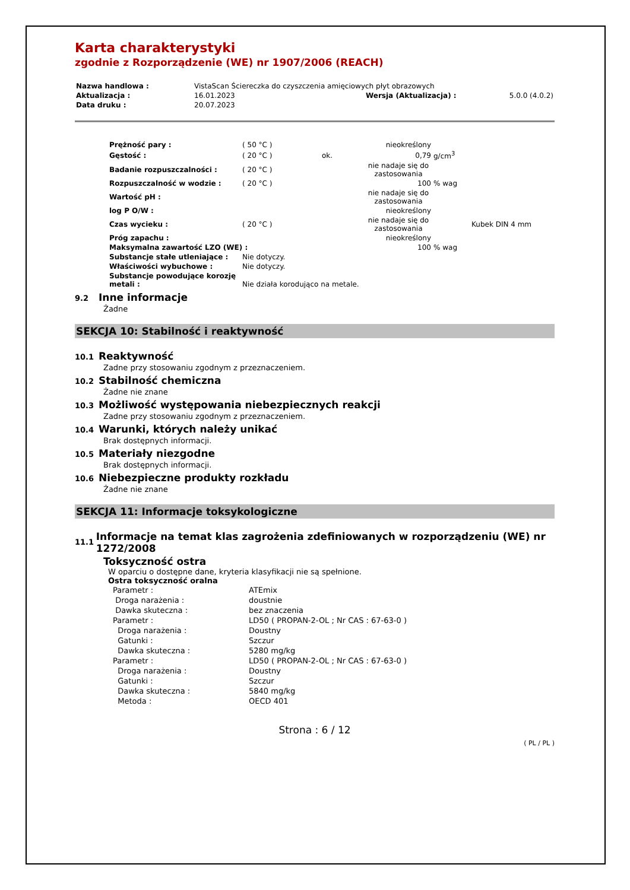Karta charakterystyki
zgodnie z Rozporządzenie (WE) nr 1907/2006 (REACH)
| Nazwa handlowa : | VistaScan Ściereczka do czyszczenia amięciowych płyt obrazowych | | |
| Aktualizacja : | 16.01.2023 | Wersja (Aktualizacja) : | 5.0.0 (4.0.2) |
| Data druku : | 20.07.2023 | | |
| Prężność pary : | ( 50 °C ) | | nieokreślony | | |
| Gęstość : | ( 20 °C ) | ok. | 0,79 | g/cm<sup>3</sup> | |
| Badanie rozpuszczalności : | ( 20 °C ) | | nie nadaje się do zastosowania | | |
| Rozpuszczalność w wodzie : | ( 20 °C ) | | 100 | % wag | |
| Wartość pH : | | | nie nadaje się do zastosowania | | |
| log P O/W : | | | nieokreślony | | |
| Czas wycieku : | ( 20 °C ) | | nie nadaje się do zastosowania | | Kubek DIN 4 mm |
| Próg zapachu : | | | nieokreślony | | |
| Maksymalna zawartość LZO (WE) : | | | 100 | % wag | |
| Substancje stałe utleniające : | Nie dotyczy. | | | | |
| Właściwości wybuchowe : | Nie dotyczy. | | | | |
| Substancje powodujące korozję metali : | Nie działa korodująco na metale. | | | | |
9.2 Inne informacje
Żadne
SEKCJA 10: Stabilność i reaktywność
10.1 Reaktywność
Zadne przy stosowaniu zgodnym z przeznaczeniem.
10.2 Stabilność chemiczna
Żadne nie znane
10.3 Możliwość występowania niebezpiecznych reakcji
Zadne przy stosowaniu zgodnym z przeznaczeniem.
10.4 Warunki, których należy unikać
Brak dostępnych informacji.
10.5 Materiały niezgodne
Brak dostępnych informacji.
10.6 Niebezpieczne produkty rozkładu
Żadne nie znane
SEKCJA 11: Informacje toksykologiczne
11.1 Informacje na temat klas zagrożenia zdefiniowanych w rozporządzeniu (WE) nr 1272/2008
Toksyczność ostra
W oparciu o dostępne dane, kryteria klasyfikacji nie są spełnione.
Ostra toksyczność oralna
| Parametr : | ATEmix |
| Droga narażenia : | doustnie |
| Dawka skuteczna : | bez znaczenia |
| Parametr : | LD50 ( PROPAN-2-OL ; Nr CAS : 67-63-0 ) |
| Droga narażenia : | Doustny |
| Gatunki : | Szczur |
| Dawka skuteczna : | 5280 mg/kg |
| Parametr : | LD50 ( PROPAN-2-OL ; Nr CAS : 67-63-0 ) |
| Droga narażenia : | Doustny |
| Gatunki : | Szczur |
| Dawka skuteczna : | 5840 mg/kg |
| Metoda : | OECD 401 |
Strona : 6 / 12
( PL / PL )